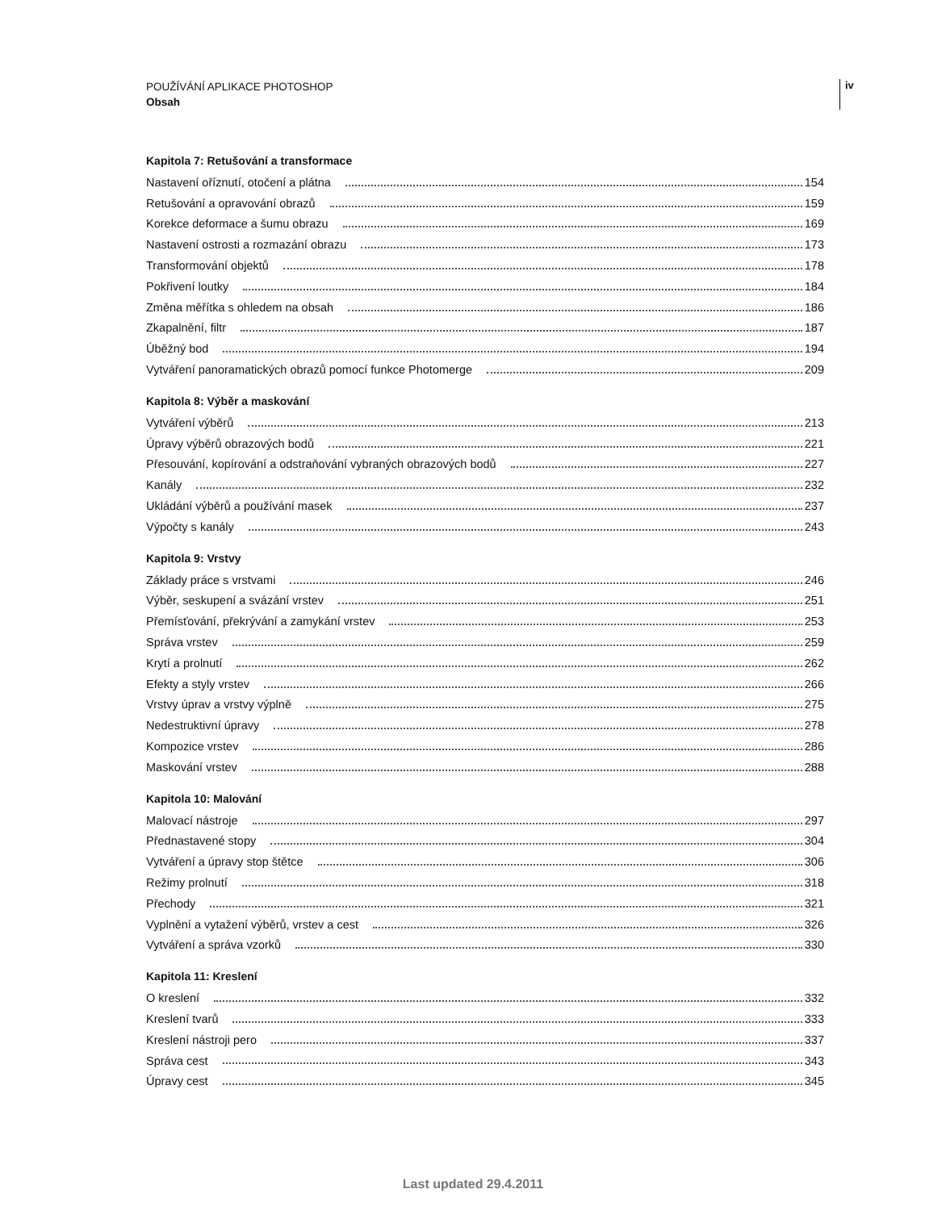POUŽÍVÁNÍ APLIKACE PHOTOSHOP
Obsah
iv
Kapitola 7: Retušování a transformace
Nastavení oříznutí, otočení a plátna 154
Retušování a opravování obrazů 159
Korekce deformace a šumu obrazu 169
Nastavení ostrosti a rozmazání obrazu 173
Transformování objektů 178
Pokřivení loutky 184
Změna měřítka s ohledem na obsah 186
Zkapalnění, filtr 187
Úběžný bod 194
Vytváření panoramatických obrazů pomocí funkce Photomerge 209
Kapitola 8: Výběr a maskování
Vytváření výběrů 213
Úpravy výběrů obrazových bodů 221
Přesouvání, kopírování a odstraňování vybraných obrazových bodů 227
Kanály 232
Ukládání výběrů a používání masek 237
Výpočty s kanály 243
Kapitola 9: Vrstvy
Základy práce s vrstvami 246
Výběr, seskupení a svázání vrstev 251
Přemísťování, překrývání a zamykání vrstev 253
Správa vrstev 259
Krytí a prolnutí 262
Efekty a styly vrstev 266
Vrstvy úprav a vrstvy výplně 275
Nedestruktivní úpravy 278
Kompozice vrstev 286
Maskování vrstev 288
Kapitola 10: Malování
Malovací nástroje 297
Přednastavené stopy 304
Vytváření a úpravy stop štětce 306
Režimy prolnutí 318
Přechody 321
Vyplnění a vytažení výběrů, vrstev a cest 326
Vytváření a správa vzorků 330
Kapitola 11: Kreslení
O kreslení 332
Kreslení tvarů 333
Kreslení nástroji pero 337
Správa cest 343
Úpravy cest 345
Last updated 29.4.2011